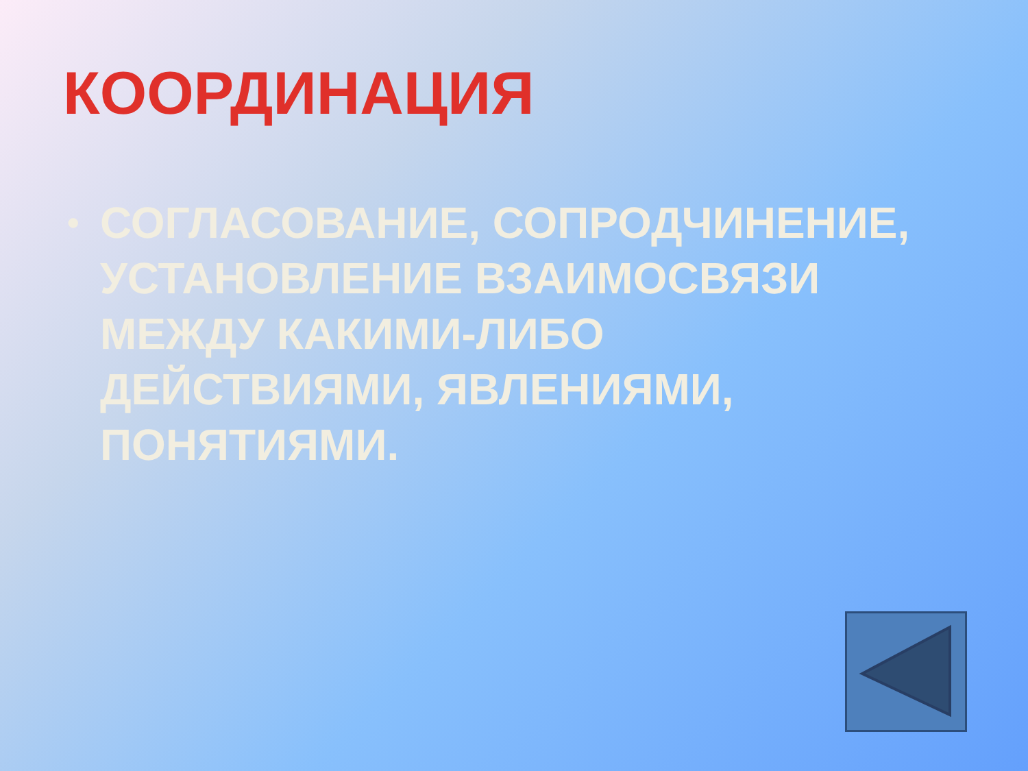КООРДИНАЦИЯ
• СОГЛАСОВАНИЕ, СОПРОДЧИНЕНИЕ, УСТАНОВЛЕНИЕ ВЗАИМОСВЯЗИ МЕЖДУ КАКИМИ-ЛИБО ДЕЙСТВИЯМИ, ЯВЛЕНИЯМИ, ПОНЯТИЯМИ.